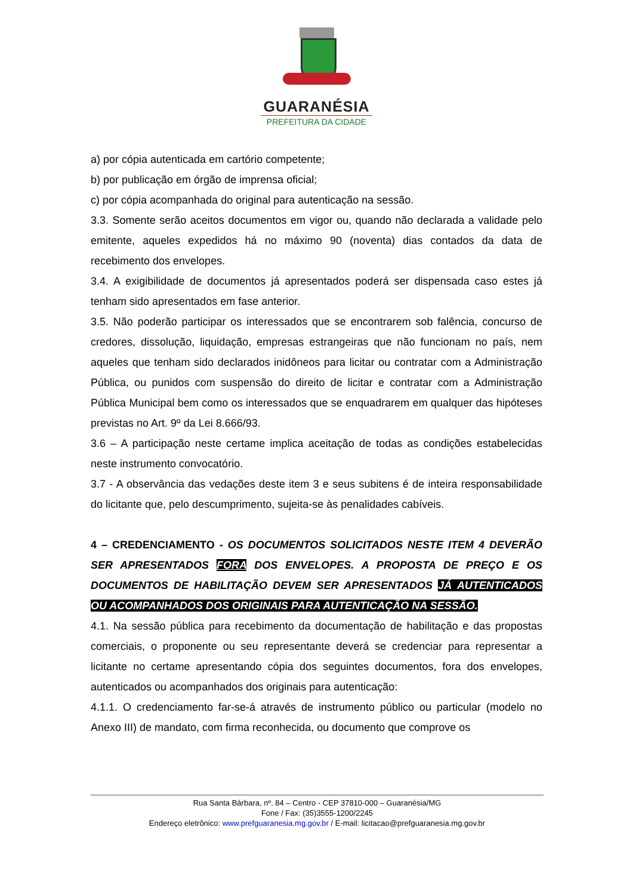GUARANÉSIA
PREFEITURA DA CIDADE
a) por cópia autenticada em cartório competente;
b) por publicação em órgão de imprensa oficial;
c) por cópia acompanhada do original para autenticação na sessão.
3.3. Somente serão aceitos documentos em vigor ou, quando não declarada a validade pelo emitente, aqueles expedidos há no máximo 90 (noventa) dias contados da data de recebimento dos envelopes.
3.4. A exigibilidade de documentos já apresentados poderá ser dispensada caso estes já tenham sido apresentados em fase anterior.
3.5. Não poderão participar os interessados que se encontrarem sob falência, concurso de credores, dissolução, liquidação, empresas estrangeiras que não funcionam no país, nem aqueles que tenham sido declarados inidôneos para licitar ou contratar com a Administração Pública, ou punidos com suspensão do direito de licitar e contratar com a Administração Pública Municipal bem como os interessados que se enquadrarem em qualquer das hipóteses previstas no Art. 9º da Lei 8.666/93.
3.6 – A participação neste certame implica aceitação de todas as condições estabelecidas neste instrumento convocatório.
3.7 - A observância das vedações deste item 3 e seus subitens é de inteira responsabilidade do licitante que, pelo descumprimento, sujeita-se às penalidades cabíveis.
4 – CREDENCIAMENTO - OS DOCUMENTOS SOLICITADOS NESTE ITEM 4 DEVERÃO SER APRESENTADOS FORA DOS ENVELOPES. A PROPOSTA DE PREÇO E OS DOCUMENTOS DE HABILITAÇÃO DEVEM SER APRESENTADOS JÁ AUTENTICADOS OU ACOMPANHADOS DOS ORIGINAIS PARA AUTENTICAÇÃO NA SESSÃO.
4.1. Na sessão pública para recebimento da documentação de habilitação e das propostas comerciais, o proponente ou seu representante deverá se credenciar para representar a licitante no certame apresentando cópia dos seguintes documentos, fora dos envelopes, autenticados ou acompanhados dos originais para autenticação:
4.1.1. O credenciamento far-se-á através de instrumento público ou particular (modelo no Anexo III) de mandato, com firma reconhecida, ou documento que comprove os
Rua Santa Bárbara, nº. 84 – Centro - CEP 37810-000 – Guaranésia/MG
Fone / Fax: (35)3555-1200/2245
Endereço eletrônico: www.prefguaranesia.mg.gov.br / E-mail: licitacao@prefguaranesia.mg.gov.br